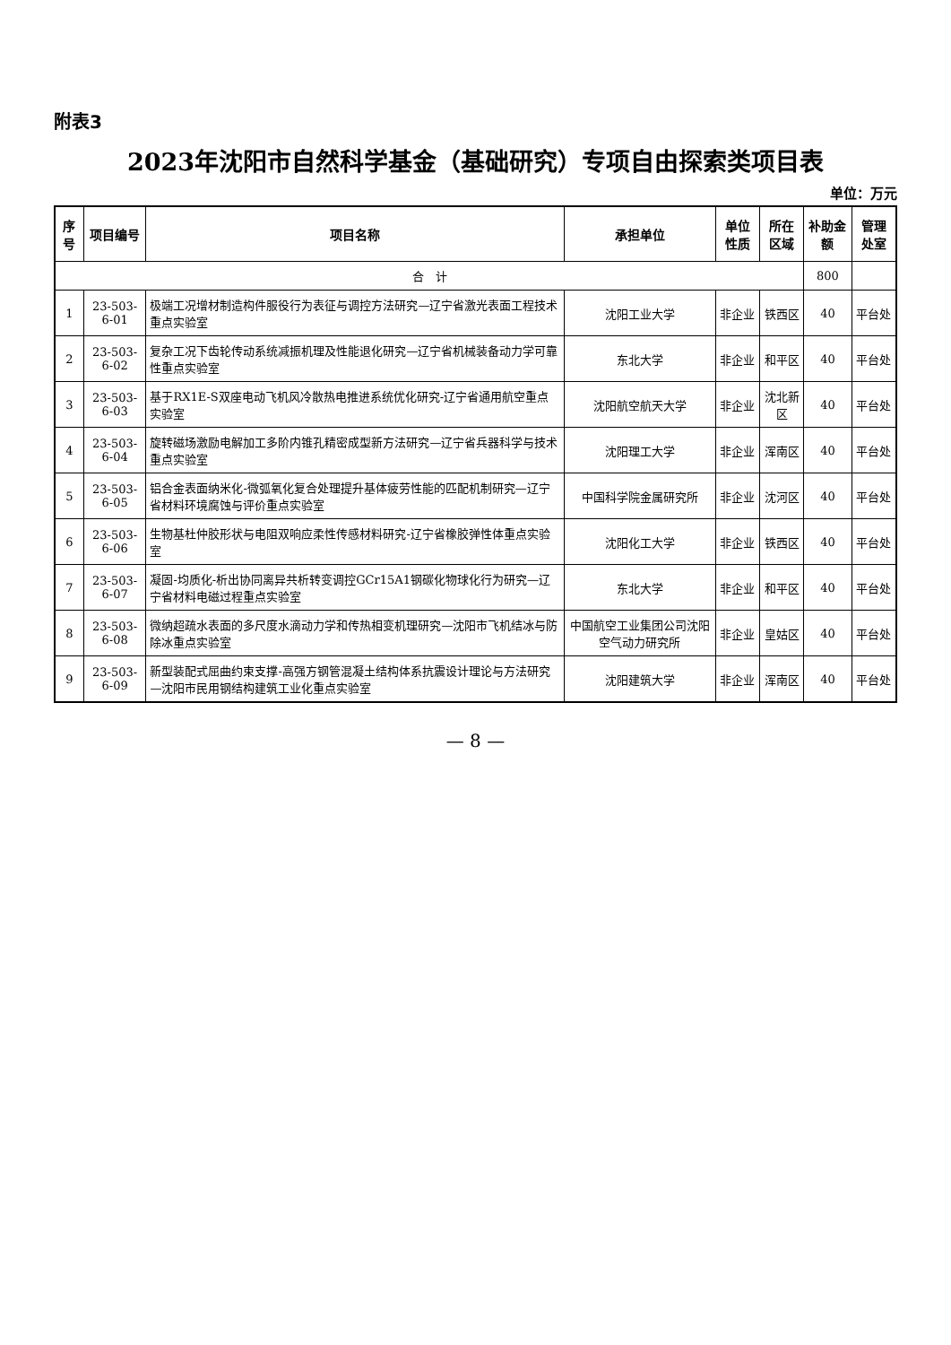附表3
2023年沈阳市自然科学基金（基础研究）专项自由探索类项目表
单位：万元
| 序号 | 项目编号 | 项目名称 | 承担单位 | 单位性质 | 所在区域 | 补助金额 | 管理处室 |
| --- | --- | --- | --- | --- | --- | --- | --- |
| 合 计 | | | | | | 800 | |
| 1 | 23-503-6-01 | 极端工况增材制造构件服役行为表征与调控方法研究—辽宁省激光表面工程技术重点实验室 | 沈阳工业大学 | 非企业 | 铁西区 | 40 | 平台处 |
| 2 | 23-503-6-02 | 复杂工况下齿轮传动系统减振机理及性能退化研究—辽宁省机械装备动力学可靠性重点实验室 | 东北大学 | 非企业 | 和平区 | 40 | 平台处 |
| 3 | 23-503-6-03 | 基于RX1E-S双座电动飞机风冷散热电推进系统优化研究-辽宁省通用航空重点实验室 | 沈阳航空航天大学 | 非企业 | 沈北新区 | 40 | 平台处 |
| 4 | 23-503-6-04 | 旋转磁场激励电解加工多阶内锥孔精密成型新方法研究—辽宁省兵器科学与技术重点实验室 | 沈阳理工大学 | 非企业 | 浑南区 | 40 | 平台处 |
| 5 | 23-503-6-05 | 铝合金表面纳米化-微弧氧化复合处理提升基体疲劳性能的匹配机制研究—辽宁省材料环境腐蚀与评价重点实验室 | 中国科学院金属研究所 | 非企业 | 沈河区 | 40 | 平台处 |
| 6 | 23-503-6-06 | 生物基杜仲胶形状与电阻双响应柔性传感材料研究-辽宁省橡胶弹性体重点实验室 | 沈阳化工大学 | 非企业 | 铁西区 | 40 | 平台处 |
| 7 | 23-503-6-07 | 凝固-均质化-析出协同离异共析转变调控GCr15A1钢碳化物球化行为研究—辽宁省材料电磁过程重点实验室 | 东北大学 | 非企业 | 和平区 | 40 | 平台处 |
| 8 | 23-503-6-08 | 微纳超疏水表面的多尺度水滴动力学和传热相变机理研究—沈阳市飞机结冰与防除冰重点实验室 | 中国航空工业集团公司沈阳空气动力研究所 | 非企业 | 皇姑区 | 40 | 平台处 |
| 9 | 23-503-6-09 | 新型装配式屈曲约束支撑-高强方钢管混凝土结构体系抗震设计理论与方法研究—沈阳市民用钢结构建筑工业化重点实验室 | 沈阳建筑大学 | 非企业 | 浑南区 | 40 | 平台处 |
— 8 —